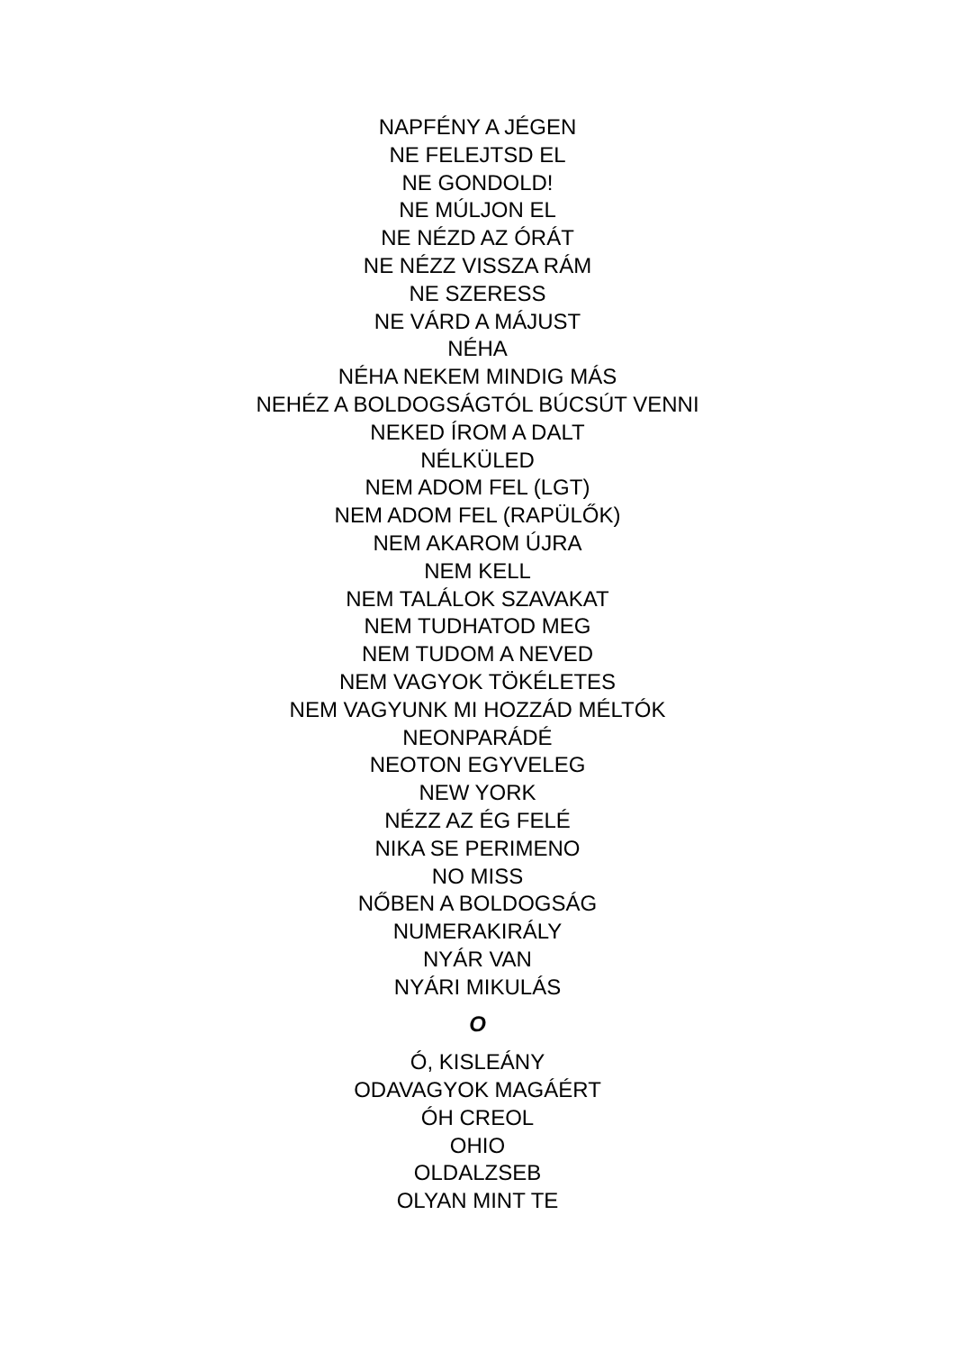NAPFÉNY A JÉGEN
NE FELEJTSD EL
NE GONDOLD!
NE MÚLJON EL
NE NÉZD AZ ÓRÁT
NE NÉZZ VISSZA RÁM
NE SZERESS
NE VÁRD A MÁJUST
NÉHA
NÉHA NEKEM MINDIG MÁS
NEHÉZ A BOLDOGSÁGTÓL BÚCSÚT VENNI
NEKED ÍROM A DALT
NÉLKÜLED
NEM ADOM FEL (LGT)
NEM ADOM FEL (RAPÜLŐK)
NEM AKAROM ÚJRA
NEM KELL
NEM TALÁLOK SZAVAKAT
NEM TUDHATOD MEG
NEM TUDOM A NEVED
NEM VAGYOK TÖKÉLETES
NEM VAGYUNK MI HOZZÁD MÉLTÓK
NEONPARÁDÉ
NEOTON EGYVELEG
NEW YORK
NÉZZ AZ ÉG FELÉ
NIKA SE PERIMENO
NO MISS
NŐBEN A BOLDOGSÁG
NUMERAKIRÁLY
NYÁR VAN
NYÁRI MIKULÁS
O
Ó, KISLEÁNY
ODAVAGYOK MAGÁÉRT
ÓH CREOL
OHIO
OLDALZSEB
OLYAN MINT TE